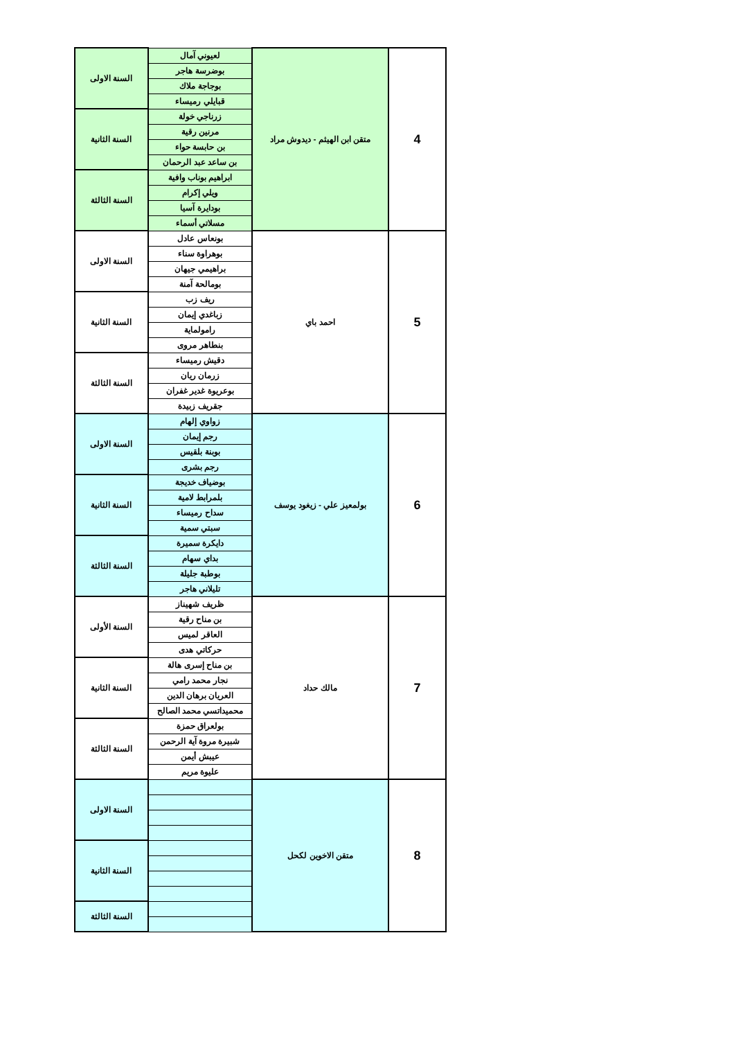| السنة الاولى | لعيوني آمال | متقن ابن الهيثم - ديدوش مراد | 4 |
| | بوضرسة هاجر | | |
| | بوجاجة ملاك | | |
| | قبايلي رميساء | | |
| السنة الثانية | زرناجي خولة | | |
| | مرنين رقية | | |
| | بن حابسة حواء | | |
| | بن ساعد عبد الرحمان | | |
| السنة الثالثة | ابراهيم بوناب وافية | | |
| | ويلي إكرام | | |
| | بودايرة آسيا | | |
| | مسلاتي أسماء | | |
| السنة الاولى | بونعاس عادل | احمد باي | 5 |
| | بوهراوة سناء | | |
| | براهيمي جيهان | | |
| | بومالحة آمنة | | |
| السنة الثانية | ريف زب | | |
| | زباغدي إيمان | | |
| | رامولماية | | |
| | بنطاهر مروى | | |
| السنة الثالثة | دقيش رميساء | | |
| | زرمان ريان | | |
| | بوعريوة غدير غفران | | |
| | جقريف زبيدة | | |
| السنة الاولى | زواوي إلهام | بولمعيز علي - زيغود يوسف | 6 |
| | رجم إيمان | | |
| | بوبنة بلقيس | | |
| | رجم بشرى | | |
| السنة الثانية | بوضياف خديجة | | |
| | بلمرابط لامية | | |
| | سداح رميساء | | |
| | سبتي سمية | | |
| السنة الثالثة | دايكرة سميرة | | |
| | بداي سهام | | |
| | بوطبة جليلة | | |
| | تليلاني هاجر | | |
| السنة الأولى | ظريف شهيناز | مالك حداد | 7 |
| | بن مناح رقية | | |
| | العاقر لميس | | |
| | حركاتي هدى | | |
| السنة الثانية | بن مناح إسرى هالة | | |
| | نجار محمد رامي | | |
| | العريان برهان الدين | | |
| | محميداتسي محمد الصالح | | |
| السنة الثالثة | بولعراق حمزة | | |
| | شبيرة مروة آية الرحمن | | |
| | عيبش أيمن | | |
| | عليوة مريم | | |
| السنة الاولى | | متقن الاخوين لكحل | 8 |
| السنة الثانية | | | |
| السنة الثالثة | | | |